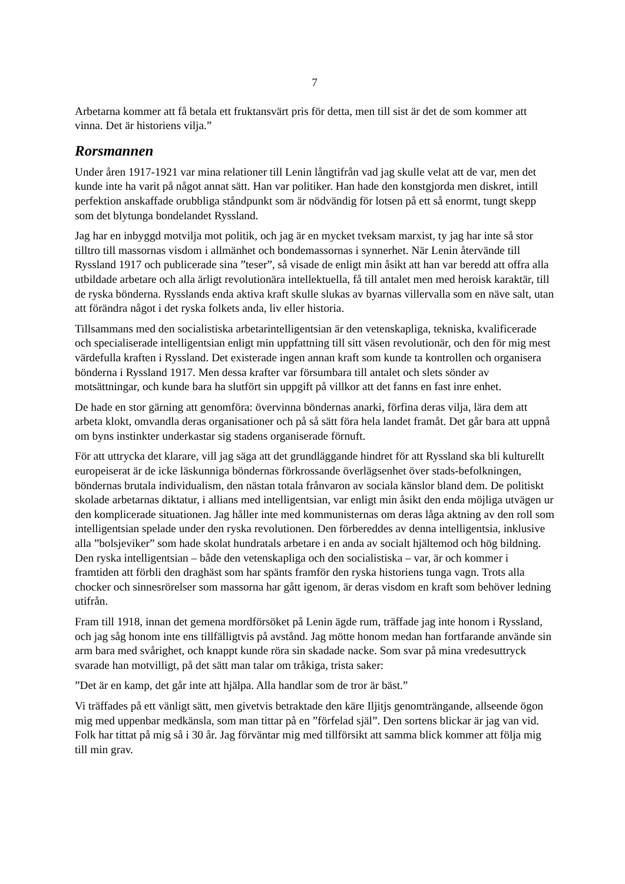7
Arbetarna kommer att få betala ett fruktansvärt pris för detta, men till sist är det de som kommer att vinna. Det är historiens vilja.”
Rorsmannen
Under åren 1917-1921 var mina relationer till Lenin långtifrån vad jag skulle velat att de var, men det kunde inte ha varit på något annat sätt. Han var politiker. Han hade den konstgjorda men diskret, intill perfektion anskaffade orubbliga ståndpunkt som är nödvändig för lotsen på ett så enormt, tungt skepp som det blytunga bondelandet Ryssland.
Jag har en inbyggd motvilja mot politik, och jag är en mycket tveksam marxist, ty jag har inte så stor tilltro till massornas visdom i allmänhet och bondemassornas i synnerhet. När Lenin återvände till Ryssland 1917 och publicerade sina ”teser”, så visade de enligt min åsikt att han var beredd att offra alla utbildade arbetare och alla ärligt revolutionära intellektuella, få till antalet men med heroisk karaktär, till de ryska bönderna. Rysslands enda aktiva kraft skulle slukas av byarnas villervalla som en näve salt, utan att förändra något i det ryska folkets anda, liv eller historia.
Tillsammans med den socialistiska arbetarintelligentsian är den vetenskapliga, tekniska, kvalificerade och specialiserade intelligentsian enligt min uppfattning till sitt väsen revolutionär, och den för mig mest värdefulla kraften i Ryssland. Det existerade ingen annan kraft som kunde ta kontrollen och organisera bönderna i Ryssland 1917. Men dessa krafter var försumbara till antalet och slets sönder av motsättningar, och kunde bara ha slutfört sin uppgift på villkor att det fanns en fast inre enhet.
De hade en stor gärning att genomföra: övervinna böndernas anarki, förfina deras vilja, lära dem att arbeta klokt, omvandla deras organisationer och på så sätt föra hela landet framåt. Det går bara att uppnå om byns instinkter underkastar sig stadens organiserade förnuft.
För att uttrycka det klarare, vill jag säga att det grundläggande hindret för att Ryssland ska bli kulturellt europeiserat är de icke läskunniga böndernas förkrossande överlägsenhet över stads-befolkningen, böndernas brutala individualism, den nästan totala frånvaron av sociala känslor bland dem. De politiskt skolade arbetarnas diktatur, i allians med intelligentsian, var enligt min åsikt den enda möjliga utvägen ur den komplicerade situationen. Jag håller inte med kommunisternas om deras låga aktning av den roll som intelligentsian spelade under den ryska revolutionen. Den förbereddes av denna intelligentsia, inklusive alla ”bolsjeviker” som hade skolat hundratals arbetare i en anda av socialt hjältemod och hög bildning. Den ryska intelligentsian – både den vetenskapliga och den socialistiska – var, är och kommer i framtiden att förbli den draghäst som har spänts framför den ryska historiens tunga vagn. Trots alla chocker och sinnesrörelser som massorna har gått igenom, är deras visdom en kraft som behöver ledning utifrån.
Fram till 1918, innan det gemena mordförsöket på Lenin ägde rum, träffade jag inte honom i Ryssland, och jag såg honom inte ens tillfälligtvis på avstånd. Jag mötte honom medan han fortfarande använde sin arm bara med svårighet, och knappt kunde röra sin skadade nacke. Som svar på mina vredesuttryck svarade han motvilligt, på det sätt man talar om tråkiga, trista saker:
”Det är en kamp, det går inte att hjälpa. Alla handlar som de tror är bäst.”
Vi träffades på ett vänligt sätt, men givetvis betraktade den käre Iljitjs genomträngande, allseende ögon mig med uppenbar medkänsla, som man tittar på en ”förfelad själ”. Den sortens blickar är jag van vid. Folk har tittat på mig så i 30 år. Jag förväntar mig med tillförsikt att samma blick kommer att följa mig till min grav.